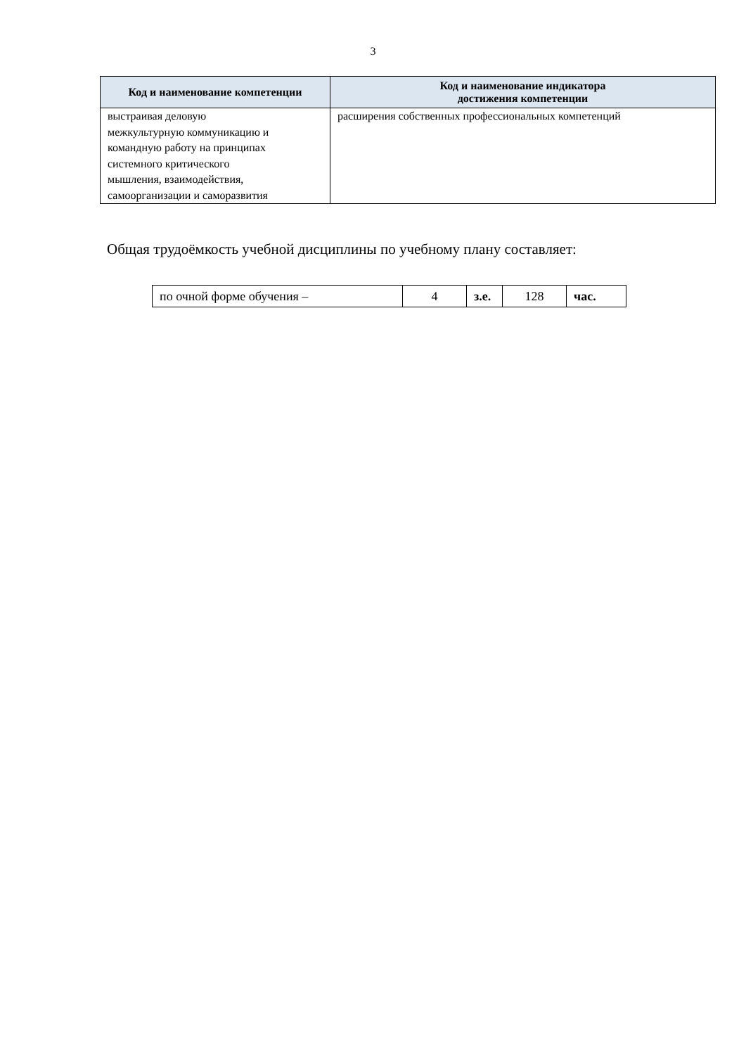3
| Код и наименование компетенции | Код и наименование индикатора достижения компетенции |
| --- | --- |
| выстраивая деловую межкультурную коммуникацию и командную работу на принципах системного критического мышления, взаимодействия, самоорганизации и саморазвития | расширения собственных профессиональных компетенций |
Общая трудоёмкость учебной дисциплины по учебному плану составляет:
| по очной форме обучения – | 4 | з.е. | 128 | час. |